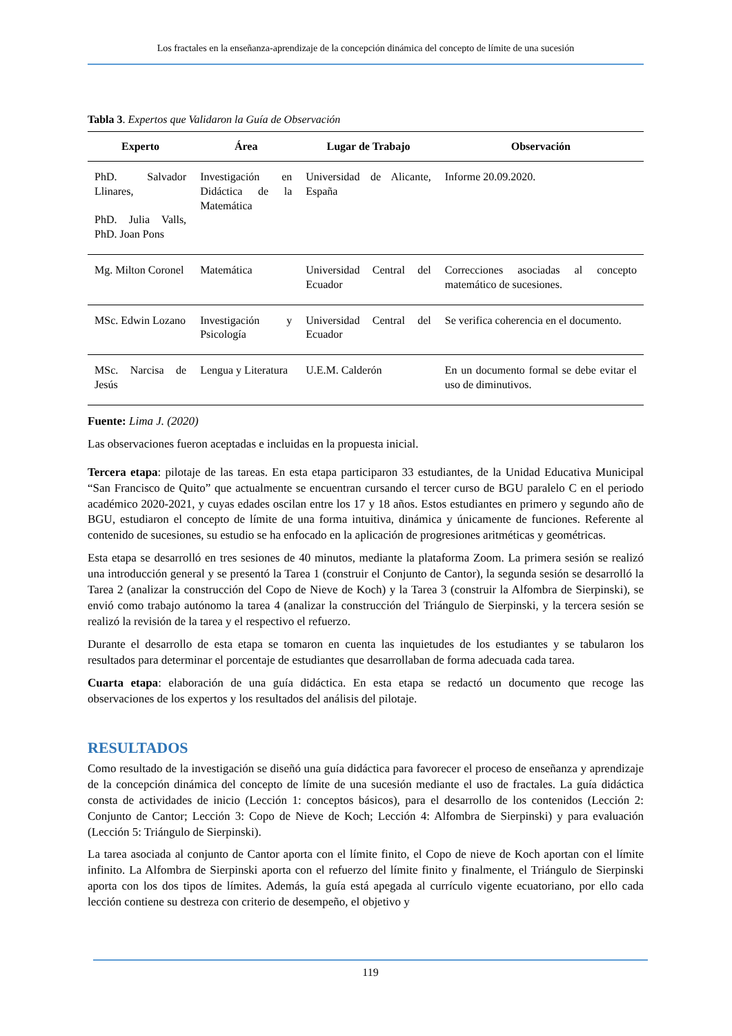Los fractales en la enseñanza-aprendizaje de la concepción dinámica del concepto de límite de una sucesión
Tabla 3. Expertos que Validaron la Guía de Observación
| Experto | Área | Lugar de Trabajo | Observación |
| --- | --- | --- | --- |
| PhD. Salvador Llinares, PhD. Julia Valls, PhD. Joan Pons | Investigación en Didáctica de la Matemática | Universidad de Alicante, España | Informe 20.09.2020. |
| Mg. Milton Coronel | Matemática | Universidad Central del Ecuador | Correcciones asociadas al concepto matemático de sucesiones. |
| MSc. Edwin Lozano | Investigación y Psicología | Universidad Central del Ecuador | Se verifica coherencia en el documento. |
| MSc. Narcisa de Jesús | Lengua y Literatura | U.E.M. Calderón | En un documento formal se debe evitar el uso de diminutivos. |
Fuente: Lima J. (2020)
Las observaciones fueron aceptadas e incluidas en la propuesta inicial.
Tercera etapa: pilotaje de las tareas. En esta etapa participaron 33 estudiantes, de la Unidad Educativa Municipal “San Francisco de Quito” que actualmente se encuentran cursando el tercer curso de BGU paralelo C en el periodo académico 2020-2021, y cuyas edades oscilan entre los 17 y 18 años. Estos estudiantes en primero y segundo año de BGU, estudiaron el concepto de límite de una forma intuitiva, dinámica y únicamente de funciones. Referente al contenido de sucesiones, su estudio se ha enfocado en la aplicación de progresiones aritméticas y geométricas.
Esta etapa se desarrolló en tres sesiones de 40 minutos, mediante la plataforma Zoom. La primera sesión se realizó una introducción general y se presentó la Tarea 1 (construir el Conjunto de Cantor), la segunda sesión se desarrolló la Tarea 2 (analizar la construcción del Copo de Nieve de Koch) y la Tarea 3 (construir la Alfombra de Sierpinski), se envió como trabajo autónomo la tarea 4 (analizar la construcción del Triángulo de Sierpinski, y la tercera sesión se realizó la revisión de la tarea y el respectivo el refuerzo.
Durante el desarrollo de esta etapa se tomaron en cuenta las inquietudes de los estudiantes y se tabularon los resultados para determinar el porcentaje de estudiantes que desarrollaban de forma adecuada cada tarea.
Cuarta etapa: elaboración de una guía didáctica. En esta etapa se redactó un documento que recoge las observaciones de los expertos y los resultados del análisis del pilotaje.
RESULTADOS
Como resultado de la investigación se diseñó una guía didáctica para favorecer el proceso de enseñanza y aprendizaje de la concepción dinámica del concepto de límite de una sucesión mediante el uso de fractales. La guía didáctica consta de actividades de inicio (Lección 1: conceptos básicos), para el desarrollo de los contenidos (Lección 2: Conjunto de Cantor; Lección 3: Copo de Nieve de Koch; Lección 4: Alfombra de Sierpinski) y para evaluación (Lección 5: Triángulo de Sierpinski).
La tarea asociada al conjunto de Cantor aporta con el límite finito, el Copo de nieve de Koch aportan con el límite infinito. La Alfombra de Sierpinski aporta con el refuerzo del límite finito y finalmente, el Triángulo de Sierpinski aporta con los dos tipos de límites. Además, la guía está apegada al currículo vigente ecuatoriano, por ello cada lección contiene su destreza con criterio de desempeño, el objetivo y
119